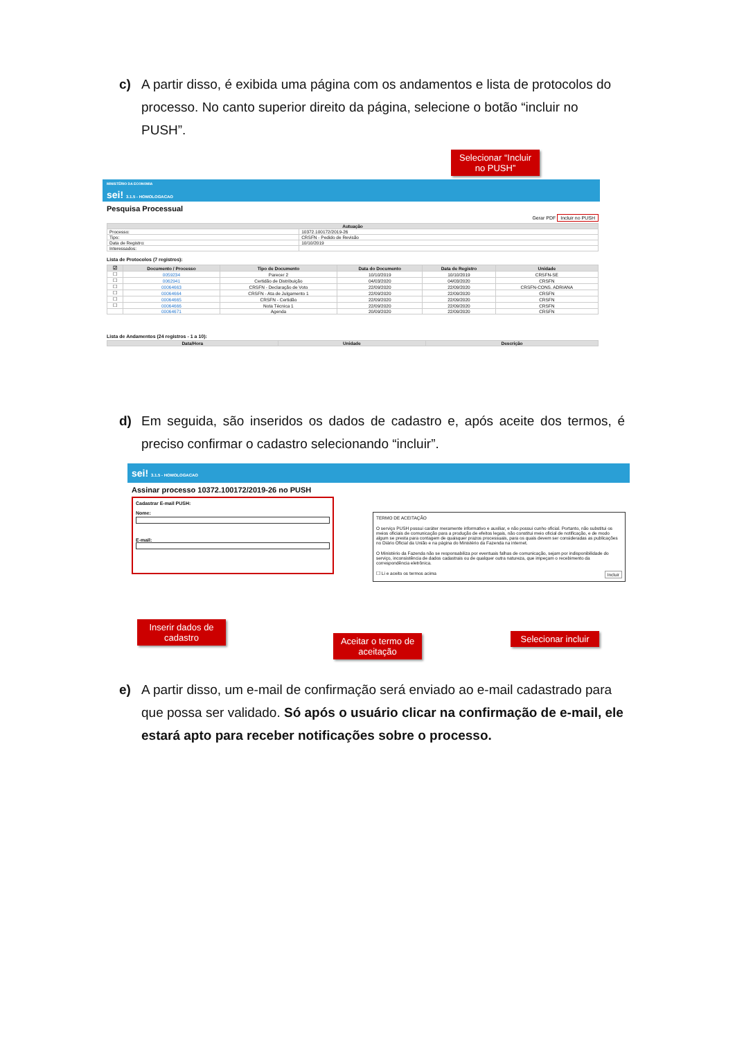c) A partir disso, é exibida uma página com os andamentos e lista de protocolos do processo. No canto superior direito da página, selecione o botão “incluir no PUSH”.
Selecionar “Incluir no PUSH”
MINISTÉRIO DA ECONOMIA
sei! 3.1.5 - HOMOLOGACAO
Pesquisa Processual
Gerar PDF Incluir no PUSH
| Autuação | |
| --- | --- |
| Processo: | 10372.100172/2019-26 |
| Tipo: | CRSFN - Pedido de Revisão |
| Data de Registro: | 10/10/2019 |
| Interessados: | |
Lista de Protocolos (7 registros):
| ☑ | Documento / Processo | Tipo de Documento | Data do Documento | Data de Registro | Unidade |
| --- | --- | --- | --- | --- | --- |
| ☐ | 0059234 | Parecer 2 | 10/10/2019 | 10/10/2019 | CRSFN-SE |
| ☐ | 0062941 | Certidão de Distribuição | 04/03/2020 | 04/03/2020 | CRSFN |
| ☐ | 00064663 | CRSFN - Declaração de Voto | 22/09/2020 | 22/09/2020 | CRSFN-CONS. ADRIANA |
| ☐ | 00064664 | CRSFN - Ata de Julgamento 1 | 22/09/2020 | 22/09/2020 | CRSFN |
| ☐ | 00064665 | CRSFN - Certidão | 22/09/2020 | 22/09/2020 | CRSFN |
| ☐ | 00064666 | Nota Técnica 1 | 22/09/2020 | 22/09/2020 | CRSFN |
| | 00064671 | Agenda | 20/09/2020 | 22/09/2020 | CRSFN |
Lista de Andamentos (24 registros - 1 a 10):
| Data/Hora | Unidade | Descrição |
| --- | --- | --- |
d) Em seguida, são inseridos os dados de cadastro e, após aceite dos termos, é preciso confirmar o cadastro selecionando “incluir”.
sei! 3.1.5 - HOMOLOGACAO
Assinar processo 10372.100172/2019-26 no PUSH
Cadastrar E-mail PUSH:
Nome:
E-mail:
TERMO DE ACEITAÇÃO
O serviço PUSH possui caráter meramente informativo e auxiliar, e não possui cunho oficial. Portanto, não substitui os meios oficiais de comunicação para a produção de efeitos legais, não constitui meio oficial de notificação, e de modo algum se presta para contagem de quaisquer prazos processuais, para os quais devem ser consideradas as publicações no Diário Oficial da União e na página do Ministério da Fazenda na internet.
O Ministério da Fazenda não se responsabiliza por eventuais falhas de comunicação, sejam por indisponibilidade do serviço, inconsistência de dados cadastrais ou de qualquer outra natureza, que impeçam o recebimento da correspondência eletrônica.
☐ Li e aceito os termos acima Incluir
Inserir dados de cadastro
Aceitar o termo de aceitação
Selecionar incluir
e) A partir disso, um e-mail de confirmação será enviado ao e-mail cadastrado para que possa ser validado. Só após o usuário clicar na confirmação de e-mail, ele estará apto para receber notificações sobre o processo.